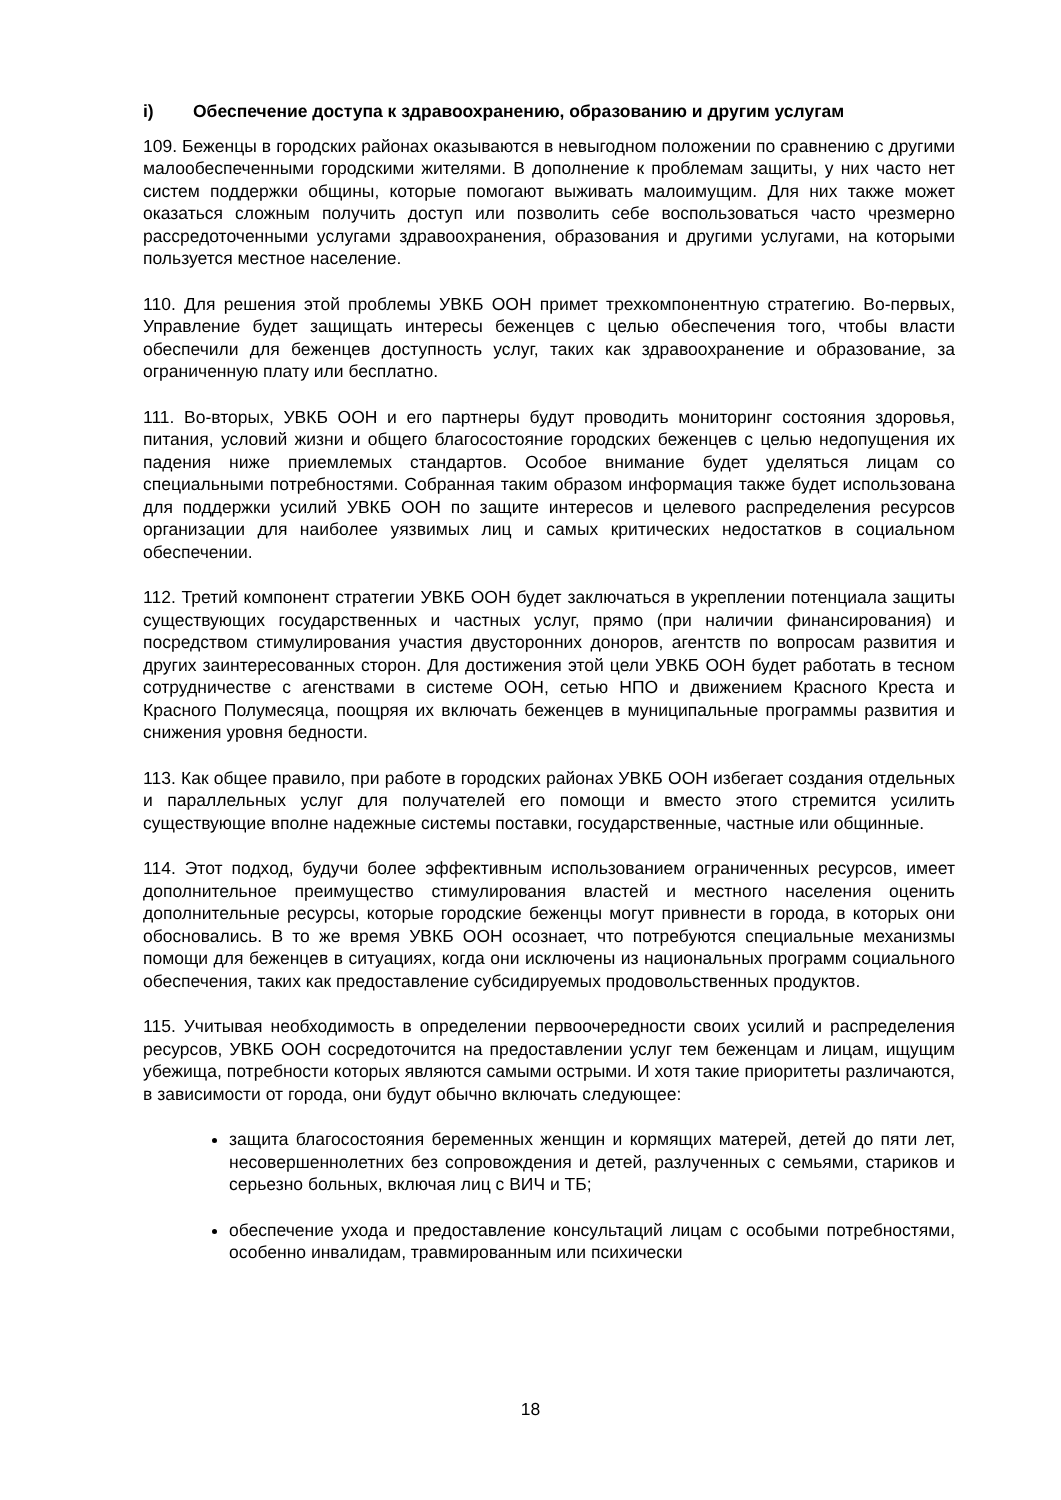i) Обеспечение доступа к здравоохранению, образованию и другим услугам
109. Беженцы в городских районах оказываются в невыгодном положении по сравнению с другими малообеспеченными городскими жителями. В дополнение к проблемам защиты, у них часто нет систем поддержки общины, которые помогают выживать малоимущим. Для них также может оказаться сложным получить доступ или позволить себе воспользоваться часто чрезмерно рассредоточенными услугами здравоохранения, образования и другими услугами, на которыми пользуется местное население.
110. Для решения этой проблемы УВКБ ООН примет трехкомпонентную стратегию. Во-первых, Управление будет защищать интересы беженцев с целью обеспечения того, чтобы власти обеспечили для беженцев доступность услуг, таких как здравоохранение и образование, за ограниченную плату или бесплатно.
111. Во-вторых, УВКБ ООН и его партнеры будут проводить мониторинг состояния здоровья, питания, условий жизни и общего благосостояние городских беженцев с целью недопущения их падения ниже приемлемых стандартов. Особое внимание будет уделяться лицам со специальными потребностями. Собранная таким образом информация также будет использована для поддержки усилий УВКБ ООН по защите интересов и целевого распределения ресурсов организации для наиболее уязвимых лиц и самых критических недостатков в социальном обеспечении.
112. Третий компонент стратегии УВКБ ООН будет заключаться в укреплении потенциала защиты существующих государственных и частных услуг, прямо (при наличии финансирования) и посредством стимулирования участия двусторонних доноров, агентств по вопросам развития и других заинтересованных сторон. Для достижения этой цели УВКБ ООН будет работать в тесном сотрудничестве с агенствами в системе ООН, сетью НПО и движением Красного Креста и Красного Полумесяца, поощряя их включать беженцев в муниципальные программы развития и снижения уровня бедности.
113. Как общее правило, при работе в городских районах УВКБ ООН избегает создания отдельных и параллельных услуг для получателей его помощи и вместо этого стремится усилить существующие вполне надежные системы поставки, государственные, частные или общинные.
114. Этот подход, будучи более эффективным использованием ограниченных ресурсов, имеет дополнительное преимущество стимулирования властей и местного населения оценить дополнительные ресурсы, которые городские беженцы могут привнести в города, в которых они обосновались. В то же время УВКБ ООН осознает, что потребуются специальные механизмы помощи для беженцев в ситуациях, когда они исключены из национальных программ социального обеспечения, таких как предоставление субсидируемых продовольственных продуктов.
115. Учитывая необходимость в определении первоочередности своих усилий и распределения ресурсов, УВКБ ООН сосредоточится на предоставлении услуг тем беженцам и лицам, ищущим убежища, потребности которых являются самыми острыми. И хотя такие приоритеты различаются, в зависимости от города, они будут обычно включать следующее:
защита благосостояния беременных женщин и кормящих матерей, детей до пяти лет, несовершеннолетних без сопровождения и детей, разлученных с семьями, стариков и серьезно больных, включая лиц с ВИЧ и ТБ;
обеспечение ухода и предоставление консультаций лицам с особыми потребностями, особенно инвалидам, травмированным или психически
18